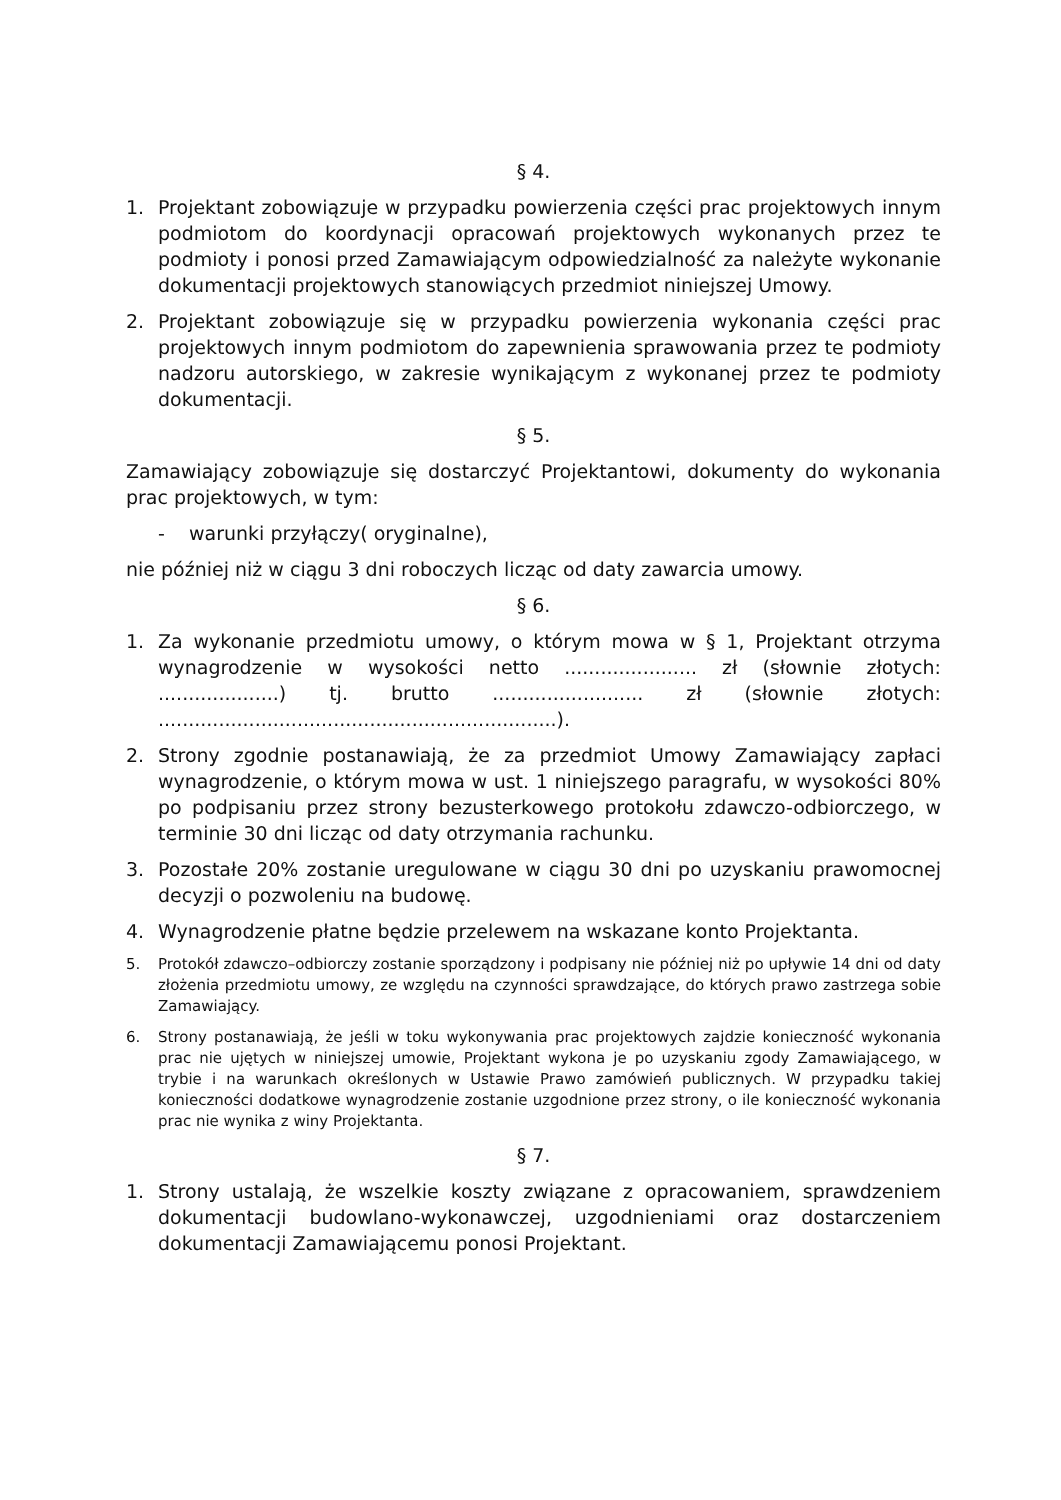§ 4.
1. Projektant zobowiązuje w przypadku powierzenia części prac projektowych innym podmiotom do koordynacji opracowań projektowych wykonanych przez te podmioty i ponosi przed Zamawiającym odpowiedzialność za należyte wykonanie dokumentacji projektowych stanowiących przedmiot niniejszej Umowy.
2. Projektant zobowiązuje się w przypadku powierzenia wykonania części prac projektowych innym podmiotom do zapewnienia sprawowania przez te podmioty nadzoru autorskiego, w zakresie wynikającym z wykonanej przez te podmioty dokumentacji.
§ 5.
Zamawiający zobowiązuje się dostarczyć Projektantowi, dokumenty do wykonania prac projektowych, w tym:
- warunki przyłączy( oryginalne),
nie później niż w ciągu 3 dni roboczych licząc od daty zawarcia umowy.
§ 6.
1. Za wykonanie przedmiotu umowy, o którym mowa w § 1, Projektant otrzyma wynagrodzenie w wysokości netto ...................... zł (słownie złotych: ....................) tj. brutto ......................... zł (słownie złotych: ..................................................................).
2. Strony zgodnie postanawiają, że za przedmiot Umowy Zamawiający zapłaci wynagrodzenie, o którym mowa w ust. 1 niniejszego paragrafu, w wysokości 80% po podpisaniu przez strony bezusterkowego protokołu zdawczo-odbiorczego, w terminie 30 dni licząc od daty otrzymania rachunku.
3. Pozostałe 20% zostanie uregulowane w ciągu 30 dni po uzyskaniu prawomocnej decyzji o pozwoleniu na budowę.
4. Wynagrodzenie płatne będzie przelewem na wskazane konto Projektanta.
5. Protokół zdawczo–odbiorczy zostanie sporządzony i podpisany nie później niż po upływie 14 dni od daty złożenia przedmiotu umowy, ze względu na czynności sprawdzające, do których prawo zastrzega sobie Zamawiający.
6. Strony postanawiają, że jeśli w toku wykonywania prac projektowych zajdzie konieczność wykonania prac nie ujętych w niniejszej umowie, Projektant wykona je po uzyskaniu zgody Zamawiającego, w trybie i na warunkach określonych w Ustawie Prawo zamówień publicznych. W przypadku takiej konieczności dodatkowe wynagrodzenie zostanie uzgodnione przez strony, o ile konieczność wykonania prac nie wynika z winy Projektanta.
§ 7.
1. Strony ustalają, że wszelkie koszty związane z opracowaniem, sprawdzeniem dokumentacji budowlano-wykonawczej, uzgodnieniami oraz dostarczeniem dokumentacji Zamawiającemu ponosi Projektant.